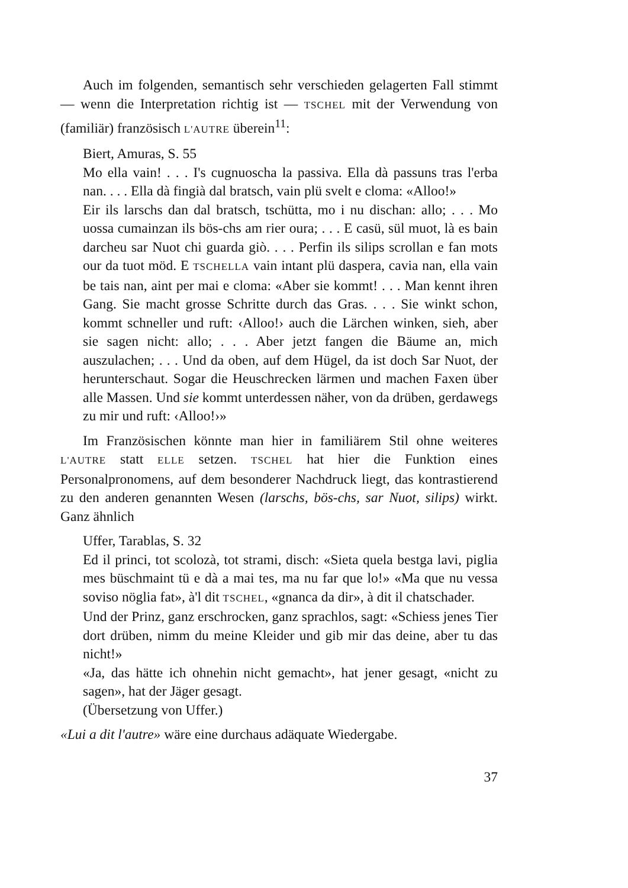Auch im folgenden, semantisch sehr verschieden gelagerten Fall stimmt — wenn die Interpretation richtig ist — TSCHEL mit der Verwendung von (familiär) französisch L'AUTRE überein<sup>11</sup>:
Biert, Amuras, S. 55
Mo ella vain! . . . I's cugnuoscha la passiva. Ella dà passuns tras l'erba nan. . . . Ella dà fingià dal bratsch, vain plü svelt e cloma: «Alloo!»
Eir ils larschs dan dal bratsch, tschütta, mo i nu dischan: allo; . . . Mo uossa cumainzan ils bös-chs am rier oura; . . . E casü, sül muot, là es bain darcheu sar Nuot chi guarda giò. . . . Perfin ils silips scrollan e fan mots our da tuot möd. E TSCHELLA vain intant plü daspera, cavia nan, ella vain be tais nan, aint per mai e cloma: «Aber sie kommt! . . . Man kennt ihren Gang. Sie macht grosse Schritte durch das Gras. . . . Sie winkt schon, kommt schneller und ruft: ‹Alloo!› auch die Lärchen winken, sieh, aber sie sagen nicht: allo; . . . Aber jetzt fangen die Bäume an, mich auszulachen; . . . Und da oben, auf dem Hügel, da ist doch Sar Nuot, der herunterschaut. Sogar die Heuschrecken lärmen und machen Faxen über alle Massen. Und sie kommt unterdessen näher, von da drüben, gerdawegs zu mir und ruft: ‹Alloo!›»
Im Französischen könnte man hier in familiärem Stil ohne weiteres L'AUTRE statt ELLE setzen. TSCHEL hat hier die Funktion eines Personalpronomens, auf dem besonderer Nachdruck liegt, das kontrastierend zu den anderen genannten Wesen (larschs, bös-chs, sar Nuot, silips) wirkt. Ganz ähnlich
Uffer, Tarablas, S. 32
Ed il princi, tot scolozà, tot strami, disch: «Sieta quela bestga lavi, piglia mes büschmaint tü e dà a mai tes, ma nu far que lo!» «Ma que nu vessa soviso nöglia fat», à'l dit TSCHEL, «gnanca da dir», à dit il chatschader.
Und der Prinz, ganz erschrocken, ganz sprachlos, sagt: «Schiess jenes Tier dort drüben, nimm du meine Kleider und gib mir das deine, aber tu das nicht!»
«Ja, das hätte ich ohnehin nicht gemacht», hat jener gesagt, «nicht zu sagen», hat der Jäger gesagt.
(Übersetzung von Uffer.)
«Lui a dit l'autre» wäre eine durchaus adäquate Wiedergabe.
37